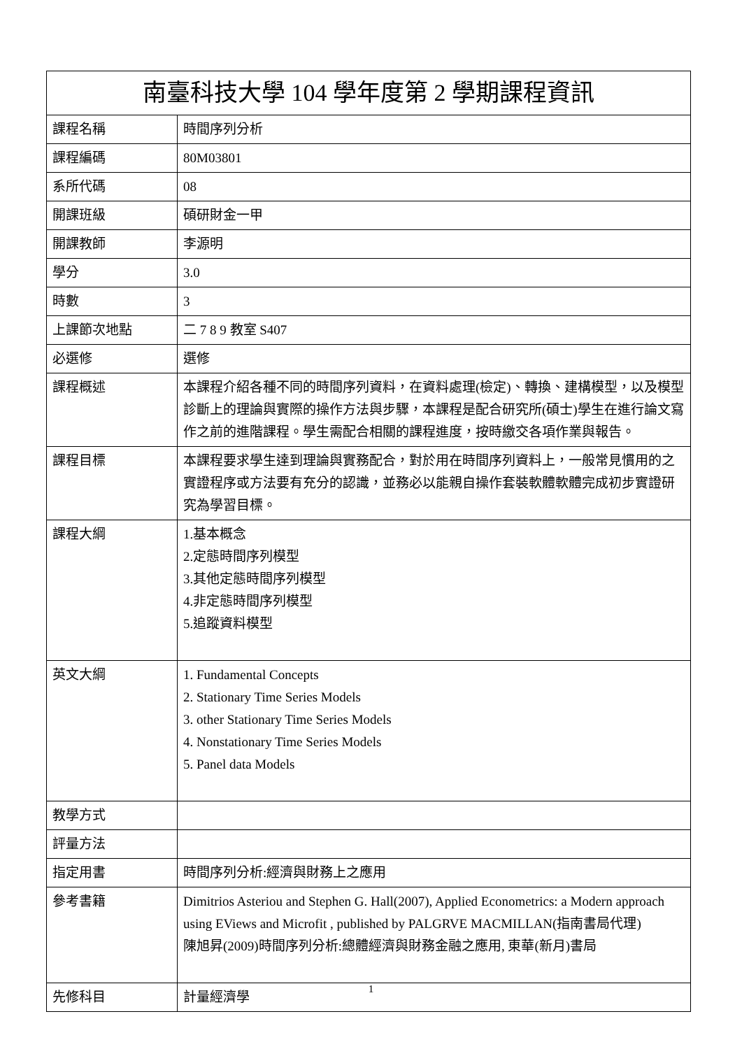| 南臺科技大學 104 學年度第 2 學期課程資訊 | |
| --- | --- |
| 課程名稱 | 時間序列分析 |
| 課程編碼 | 80M03801 |
| 系所代碼 | 08 |
| 開課班級 | 碩研財金一甲 |
| 開課教師 | 李源明 |
| 學分 | 3.0 |
| 時數 | 3 |
| 上課節次地點 | 二 7 8 9 教室 S407 |
| 必選修 | 選修 |
| 課程概述 | 本課程介紹各種不同的時間序列資料，在資料處理(檢定)、轉換、建構模型，以及模型診斷上的理論與實際的操作方法與步驟，本課程是配合研究所(碩士)學生在進行論文寫作之前的進階課程。學生需配合相關的課程進度，按時繳交各項作業與報告。 |
| 課程目標 | 本課程要求學生達到理論與實務配合，對於用在時間序列資料上，一般常見慣用的之實證程序或方法要有充分的認識，並務必以能親自操作套裝軟體軟體完成初步實證研究為學習目標。 |
| 課程大綱 | 1.基本概念 2.定態時間序列模型 3.其他定態時間序列模型 4.非定態時間序列模型 5.追蹤資料模型 |
| 英文大綱 | 1. Fundamental Concepts 2. Stationary Time Series Models 3. other Stationary Time Series Models 4. Nonstationary Time Series Models 5. Panel data Models |
| 教學方式 | |
| 評量方法 | |
| 指定用書 | 時間序列分析:經濟與財務上之應用 |
| 參考書籍 | Dimitrios Asteriou and Stephen G. Hall(2007), Applied Econometrics: a Modern approach using EViews and Microfit , published by PALGRVE MACMILLAN(指南書局代理) 陳旭昇(2009)時間序列分析:總體經濟與財務金融之應用, 東華(新月)書局 |
| 先修科目 | 計量經濟學 |
1